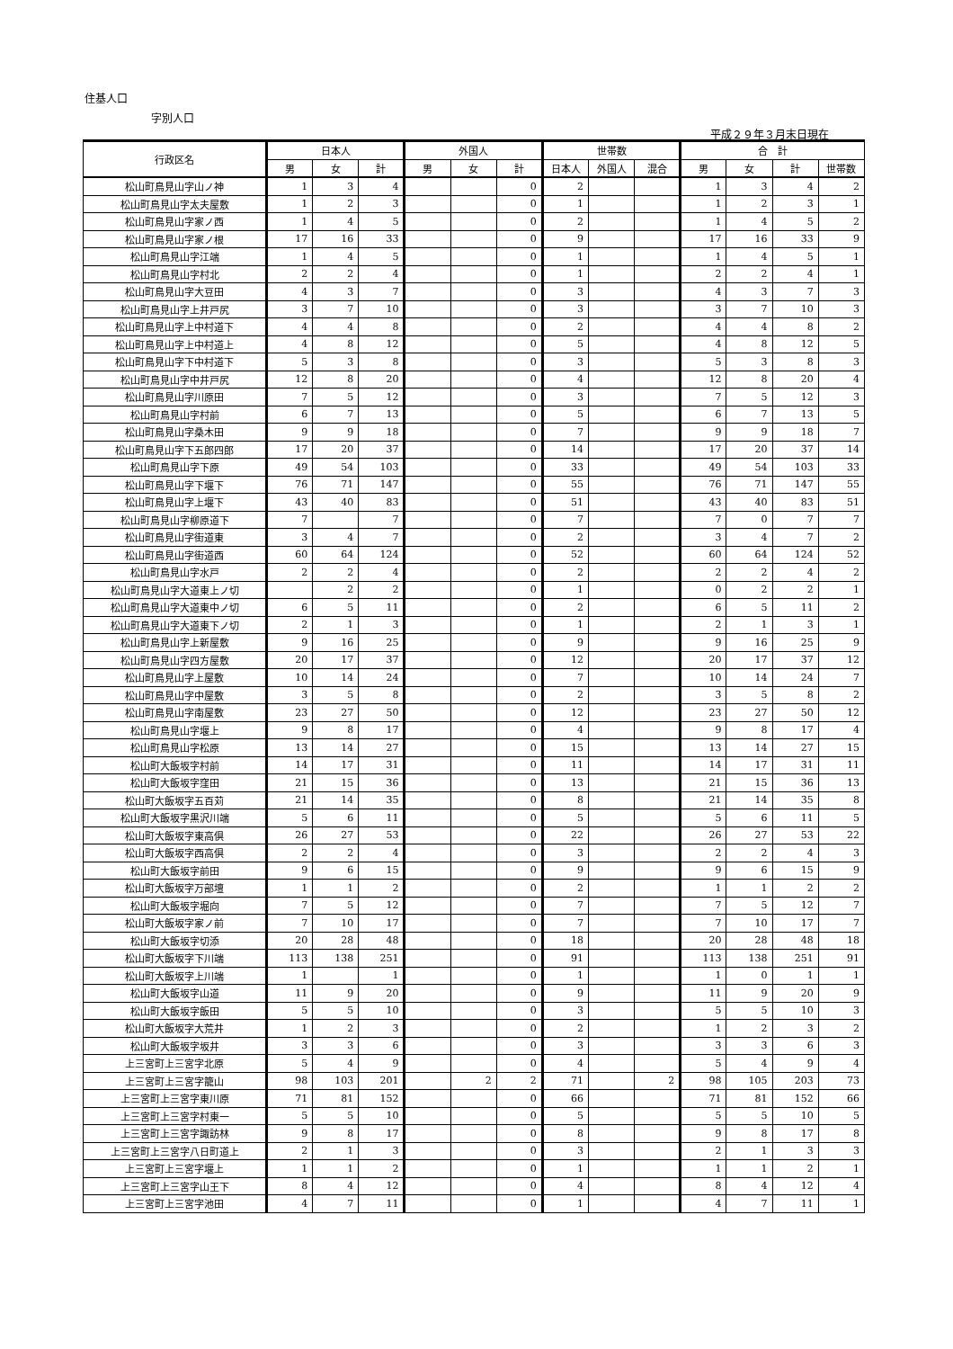住基人口
字別人口
平成２９年３月末日現在
| 行政区名 | 日本人 | | | 外国人 | | | 世帯数 | | | 合 計 | | | |
| --- | --- | --- | --- | --- | --- | --- | --- | --- | --- | --- | --- | --- | --- |
| | 男 | 女 | 計 | 男 | 女 | 計 | 日本人 | 外国人 | 混合 | 男 | 女 | 計 | 世帯数 |
| 松山町鳥見山字山ノ神 | 1 | 3 | 4 | | | 0 | 2 | | | 1 | 3 | 4 | 2 |
| 松山町鳥見山字太夫屋敷 | 1 | 2 | 3 | | | 0 | 1 | | | 1 | 2 | 3 | 1 |
| 松山町鳥見山字家ノ西 | 1 | 4 | 5 | | | 0 | 2 | | | 1 | 4 | 5 | 2 |
| 松山町鳥見山字家ノ根 | 17 | 16 | 33 | | | 0 | 9 | | | 17 | 16 | 33 | 9 |
| 松山町鳥見山字江端 | 1 | 4 | 5 | | | 0 | 1 | | | 1 | 4 | 5 | 1 |
| 松山町鳥見山字村北 | 2 | 2 | 4 | | | 0 | 1 | | | 2 | 2 | 4 | 1 |
| 松山町鳥見山字大豆田 | 4 | 3 | 7 | | | 0 | 3 | | | 4 | 3 | 7 | 3 |
| 松山町鳥見山字上井戸尻 | 3 | 7 | 10 | | | 0 | 3 | | | 3 | 7 | 10 | 3 |
| 松山町鳥見山字上中村道下 | 4 | 4 | 8 | | | 0 | 2 | | | 4 | 4 | 8 | 2 |
| 松山町鳥見山字上中村道上 | 4 | 8 | 12 | | | 0 | 5 | | | 4 | 8 | 12 | 5 |
| 松山町鳥見山字下中村道下 | 5 | 3 | 8 | | | 0 | 3 | | | 5 | 3 | 8 | 3 |
| 松山町鳥見山字中井戸尻 | 12 | 8 | 20 | | | 0 | 4 | | | 12 | 8 | 20 | 4 |
| 松山町鳥見山字川原田 | 7 | 5 | 12 | | | 0 | 3 | | | 7 | 5 | 12 | 3 |
| 松山町鳥見山字村前 | 6 | 7 | 13 | | | 0 | 5 | | | 6 | 7 | 13 | 5 |
| 松山町鳥見山字桑木田 | 9 | 9 | 18 | | | 0 | 7 | | | 9 | 9 | 18 | 7 |
| 松山町鳥見山字下五郎四郎 | 17 | 20 | 37 | | | 0 | 14 | | | 17 | 20 | 37 | 14 |
| 松山町鳥見山字下原 | 49 | 54 | 103 | | | 0 | 33 | | | 49 | 54 | 103 | 33 |
| 松山町鳥見山字下堰下 | 76 | 71 | 147 | | | 0 | 55 | | | 76 | 71 | 147 | 55 |
| 松山町鳥見山字上堰下 | 43 | 40 | 83 | | | 0 | 51 | | | 43 | 40 | 83 | 51 |
| 松山町鳥見山字柳原道下 | 7 | | 7 | | | 0 | 7 | | | 7 | 0 | 7 | 7 |
| 松山町鳥見山字街道東 | 3 | 4 | 7 | | | 0 | 2 | | | 3 | 4 | 7 | 2 |
| 松山町鳥見山字街道西 | 60 | 64 | 124 | | | 0 | 52 | | | 60 | 64 | 124 | 52 |
| 松山町鳥見山字水戸 | 2 | 2 | 4 | | | 0 | 2 | | | 2 | 2 | 4 | 2 |
| 松山町鳥見山字大道東上ノ切 | | 2 | 2 | | | 0 | 1 | | | 0 | 2 | 2 | 1 |
| 松山町鳥見山字大道東中ノ切 | 6 | 5 | 11 | | | 0 | 2 | | | 6 | 5 | 11 | 2 |
| 松山町鳥見山字大道東下ノ切 | 2 | 1 | 3 | | | 0 | 1 | | | 2 | 1 | 3 | 1 |
| 松山町鳥見山字上新屋敷 | 9 | 16 | 25 | | | 0 | 9 | | | 9 | 16 | 25 | 9 |
| 松山町鳥見山字四方屋敷 | 20 | 17 | 37 | | | 0 | 12 | | | 20 | 17 | 37 | 12 |
| 松山町鳥見山字上屋敷 | 10 | 14 | 24 | | | 0 | 7 | | | 10 | 14 | 24 | 7 |
| 松山町鳥見山字中屋敷 | 3 | 5 | 8 | | | 0 | 2 | | | 3 | 5 | 8 | 2 |
| 松山町鳥見山字南屋敷 | 23 | 27 | 50 | | | 0 | 12 | | | 23 | 27 | 50 | 12 |
| 松山町鳥見山字堰上 | 9 | 8 | 17 | | | 0 | 4 | | | 9 | 8 | 17 | 4 |
| 松山町鳥見山字松原 | 13 | 14 | 27 | | | 0 | 15 | | | 13 | 14 | 27 | 15 |
| 松山町大飯坂字村前 | 14 | 17 | 31 | | | 0 | 11 | | | 14 | 17 | 31 | 11 |
| 松山町大飯坂字窪田 | 21 | 15 | 36 | | | 0 | 13 | | | 21 | 15 | 36 | 13 |
| 松山町大飯坂字五百苅 | 21 | 14 | 35 | | | 0 | 8 | | | 21 | 14 | 35 | 8 |
| 松山町大飯坂字黒沢川端 | 5 | 6 | 11 | | | 0 | 5 | | | 5 | 6 | 11 | 5 |
| 松山町大飯坂字東高倶 | 26 | 27 | 53 | | | 0 | 22 | | | 26 | 27 | 53 | 22 |
| 松山町大飯坂字西高倶 | 2 | 2 | 4 | | | 0 | 3 | | | 2 | 2 | 4 | 3 |
| 松山町大飯坂字前田 | 9 | 6 | 15 | | | 0 | 9 | | | 9 | 6 | 15 | 9 |
| 松山町大飯坂字万部壇 | 1 | 1 | 2 | | | 0 | 2 | | | 1 | 1 | 2 | 2 |
| 松山町大飯坂字堀向 | 7 | 5 | 12 | | | 0 | 7 | | | 7 | 5 | 12 | 7 |
| 松山町大飯坂字家ノ前 | 7 | 10 | 17 | | | 0 | 7 | | | 7 | 10 | 17 | 7 |
| 松山町大飯坂字切添 | 20 | 28 | 48 | | | 0 | 18 | | | 20 | 28 | 48 | 18 |
| 松山町大飯坂字下川端 | 113 | 138 | 251 | | | 0 | 91 | | | 113 | 138 | 251 | 91 |
| 松山町大飯坂字上川端 | 1 | | 1 | | | 0 | 1 | | | 1 | 0 | 1 | 1 |
| 松山町大飯坂字山道 | 11 | 9 | 20 | | | 0 | 9 | | | 11 | 9 | 20 | 9 |
| 松山町大飯坂字飯田 | 5 | 5 | 10 | | | 0 | 3 | | | 5 | 5 | 10 | 3 |
| 松山町大飯坂字大荒井 | 1 | 2 | 3 | | | 0 | 2 | | | 1 | 2 | 3 | 2 |
| 松山町大飯坂字坂井 | 3 | 3 | 6 | | | 0 | 3 | | | 3 | 3 | 6 | 3 |
| 上三宮町上三宮字北原 | 5 | 4 | 9 | | | 0 | 4 | | | 5 | 4 | 9 | 4 |
| 上三宮町上三宮字籠山 | 98 | 103 | 201 | | 2 | 2 | 71 | | 2 | 98 | 105 | 203 | 73 |
| 上三宮町上三宮字東川原 | 71 | 81 | 152 | | | 0 | 66 | | | 71 | 81 | 152 | 66 |
| 上三宮町上三宮字村東一 | 5 | 5 | 10 | | | 0 | 5 | | | 5 | 5 | 10 | 5 |
| 上三宮町上三宮字諏訪林 | 9 | 8 | 17 | | | 0 | 8 | | | 9 | 8 | 17 | 8 |
| 上三宮町上三宮字八日町道上 | 2 | 1 | 3 | | | 0 | 3 | | | 2 | 1 | 3 | 3 |
| 上三宮町上三宮字堰上 | 1 | 1 | 2 | | | 0 | 1 | | | 1 | 1 | 2 | 1 |
| 上三宮町上三宮字山王下 | 8 | 4 | 12 | | | 0 | 4 | | | 8 | 4 | 12 | 4 |
| 上三宮町上三宮字池田 | 4 | 7 | 11 | | | 0 | 1 | | | 4 | 7 | 11 | 1 |